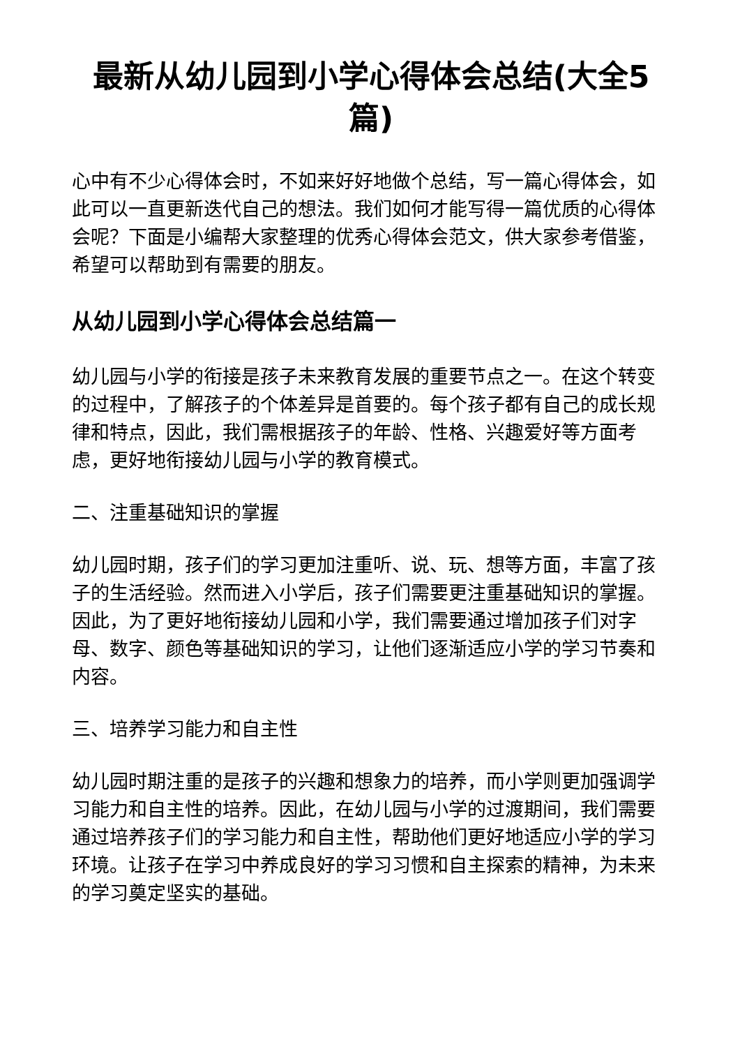最新从幼儿园到小学心得体会总结(大全5篇)
心中有不少心得体会时，不如来好好地做个总结，写一篇心得体会，如此可以一直更新迭代自己的想法。我们如何才能写得一篇优质的心得体会呢？下面是小编帮大家整理的优秀心得体会范文，供大家参考借鉴，希望可以帮助到有需要的朋友。
从幼儿园到小学心得体会总结篇一
幼儿园与小学的衔接是孩子未来教育发展的重要节点之一。在这个转变的过程中，了解孩子的个体差异是首要的。每个孩子都有自己的成长规律和特点，因此，我们需根据孩子的年龄、性格、兴趣爱好等方面考虑，更好地衔接幼儿园与小学的教育模式。
二、注重基础知识的掌握
幼儿园时期，孩子们的学习更加注重听、说、玩、想等方面，丰富了孩子的生活经验。然而进入小学后，孩子们需要更注重基础知识的掌握。因此，为了更好地衔接幼儿园和小学，我们需要通过增加孩子们对字母、数字、颜色等基础知识的学习，让他们逐渐适应小学的学习节奏和内容。
三、培养学习能力和自主性
幼儿园时期注重的是孩子的兴趣和想象力的培养，而小学则更加强调学习能力和自主性的培养。因此，在幼儿园与小学的过渡期间，我们需要通过培养孩子们的学习能力和自主性，帮助他们更好地适应小学的学习环境。让孩子在学习中养成良好的学习习惯和自主探索的精神，为未来的学习奠定坚实的基础。